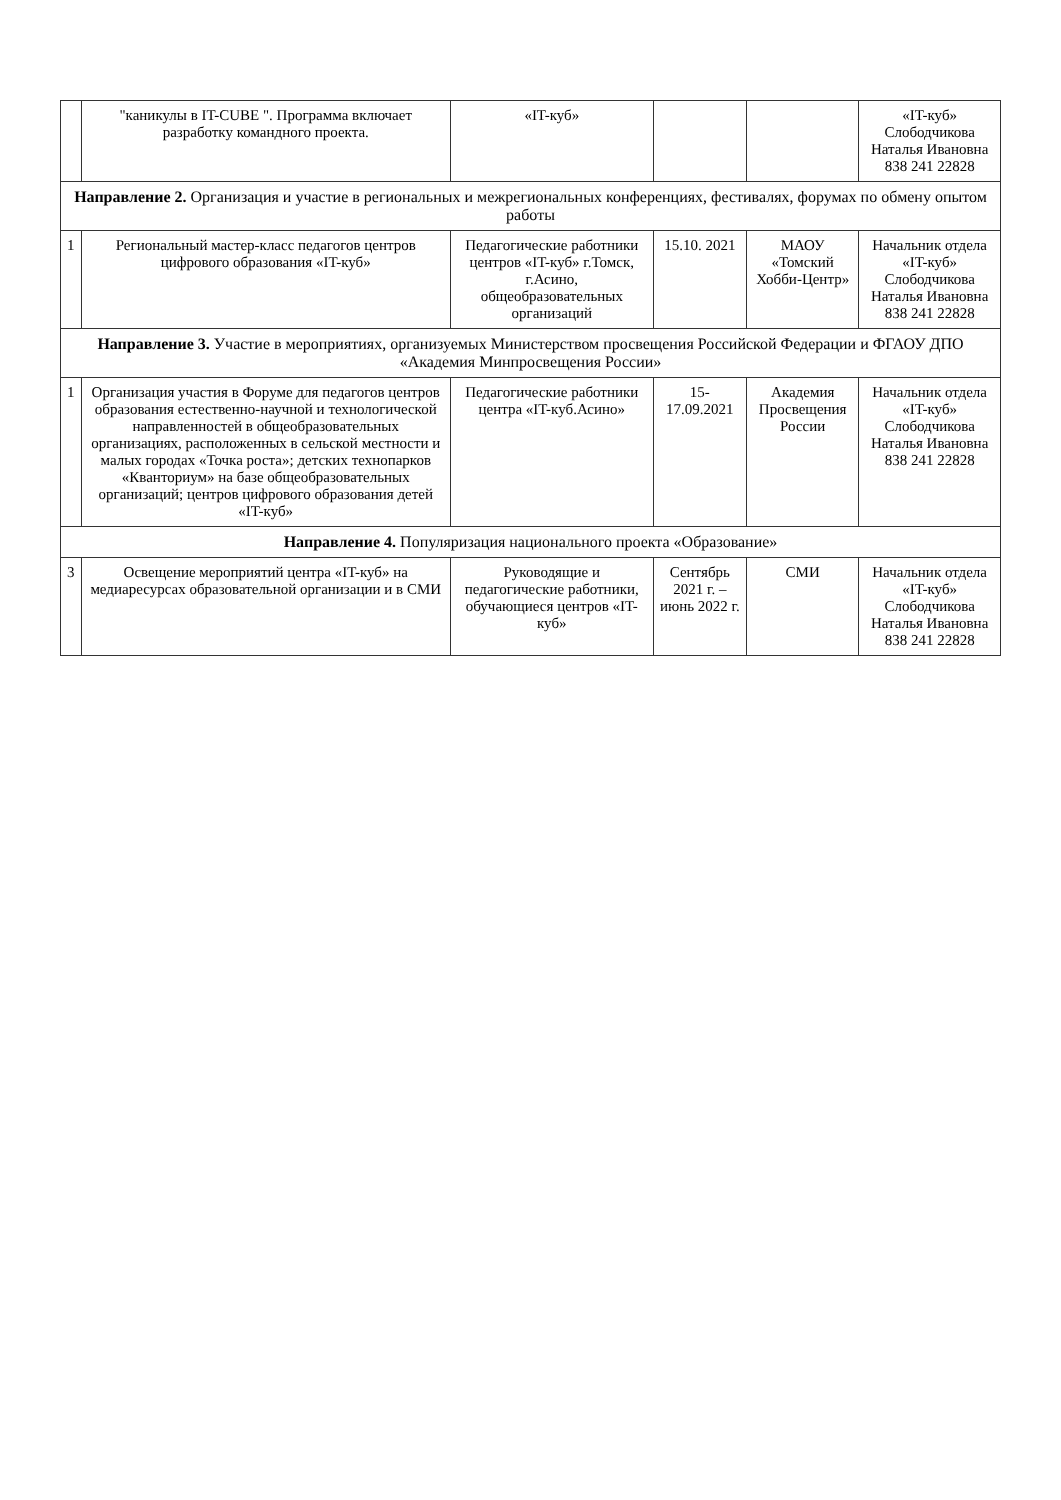| | "каникулы в IT-CUBE ". Программа включает разработку командного проекта. | «IT-куб» | | | «IT-куб» Слободчикова Наталья Ивановна 838 241 22828 |
| Направление 2. Организация и участие в региональных и межрегиональных конференциях, фестивалях, форумах по обмену опытом работы | | | | | |
| 1 | Региональный мастер-класс педагогов центров цифрового образования «IT-куб» | Педагогические работники центров «IT-куб» г.Томск, г.Асино, общеобразовательных организаций | 15.10. 2021 | МАОУ «Томский Хобби-Центр» | Начальник отдела «IT-куб» Слободчикова Наталья Ивановна 838 241 22828 |
| Направление 3. Участие в мероприятиях, организуемых Министерством просвещения Российской Федерации и ФГАОУ ДПО «Академия Минпросвещения России» | | | | | |
| 1 | Организация участия в Форуме для педагогов центров образования естественно-научной и технологической направленностей в общеобразовательных организациях, расположенных в сельской местности и малых городах «Точка роста»; детских технопарков «Кванториум» на базе общеобразовательных организаций; центров цифрового образования детей «IT-куб» | Педагогические работники центра «IT-куб.Асино» | 15-17.09.2021 | Академия Просвещения России | Начальник отдела «IT-куб» Слободчикова Наталья Ивановна 838 241 22828 |
| Направление 4. Популяризация национального проекта «Образование» | | | | | |
| 3 | Освещение мероприятий центра «IT-куб» на медиаресурсах образовательной организации и в СМИ | Руководящие и педагогические работники, обучающиеся центров «IT-куб» | Сентябрь 2021 г. – июнь 2022 г. | СМИ | Начальник отдела «IT-куб» Слободчикова Наталья Ивановна 838 241 22828 |